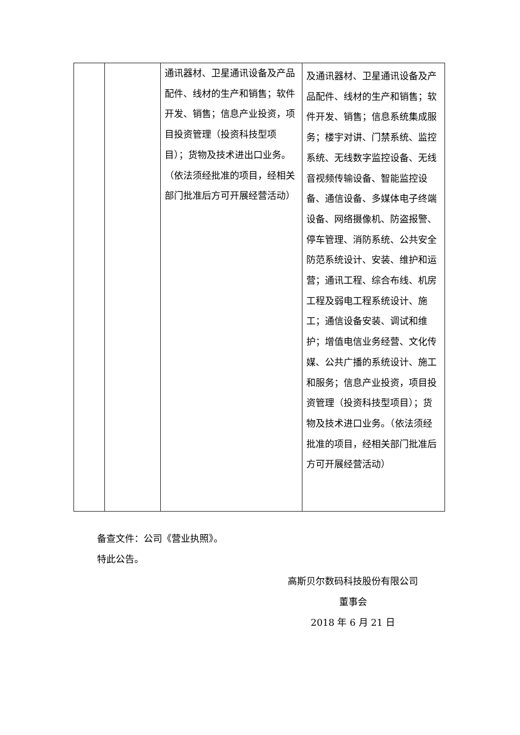| | | 通讯器材、卫星通讯设备及产品配件、线材的生产和销售；软件开发、销售；信息产业投资，项目投资管理（投资科技型项目）；货物及技术进出口业务。（依法须经批准的项目，经相关部门批准后方可开展经营活动） | 及通讯器材、卫星通讯设备及产品配件、线材的生产和销售；软件开发、销售；信息系统集成服务；楼宇对讲、门禁系统、监控系统、无线数字监控设备、无线音视频传输设备、智能监控设备、通信设备、多媒体电子终端设备、网络摄像机、防盗报警、停车管理、消防系统、公共安全防范系统设计、安装、维护和运营；通讯工程、综合布线、机房工程及弱电工程系统设计、施工；通信设备安装、调试和维护；增值电信业务经营、文化传媒、公共广播的系统设计、施工和服务；信息产业投资，项目投资管理（投资科技型项目）；货物及技术进口业务。（依法须经批准的项目，经相关部门批准后方可开展经营活动） |
备查文件：公司《营业执照》。
特此公告。
高斯贝尔数码科技股份有限公司
董事会
2018 年 6 月 21 日